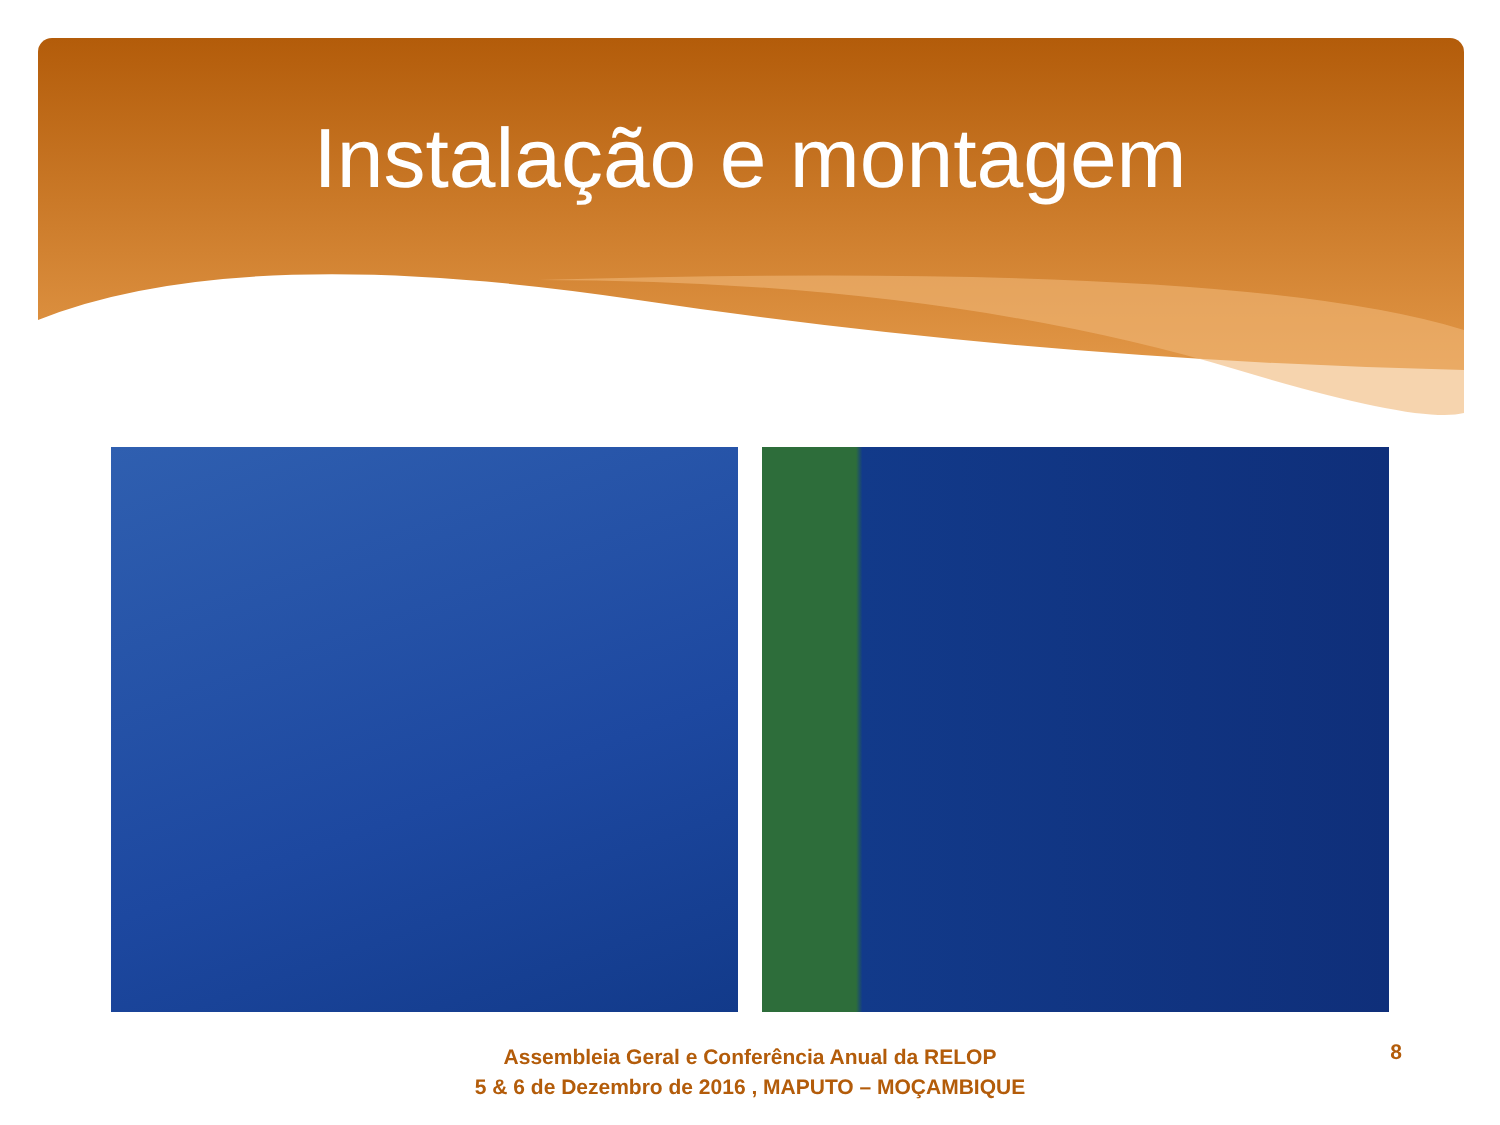Instalação e montagem
Assembleia Geral e Conferência Anual da RELOP
5 & 6 de Dezembro de 2016 , MAPUTO – MOÇAMBIQUE
8